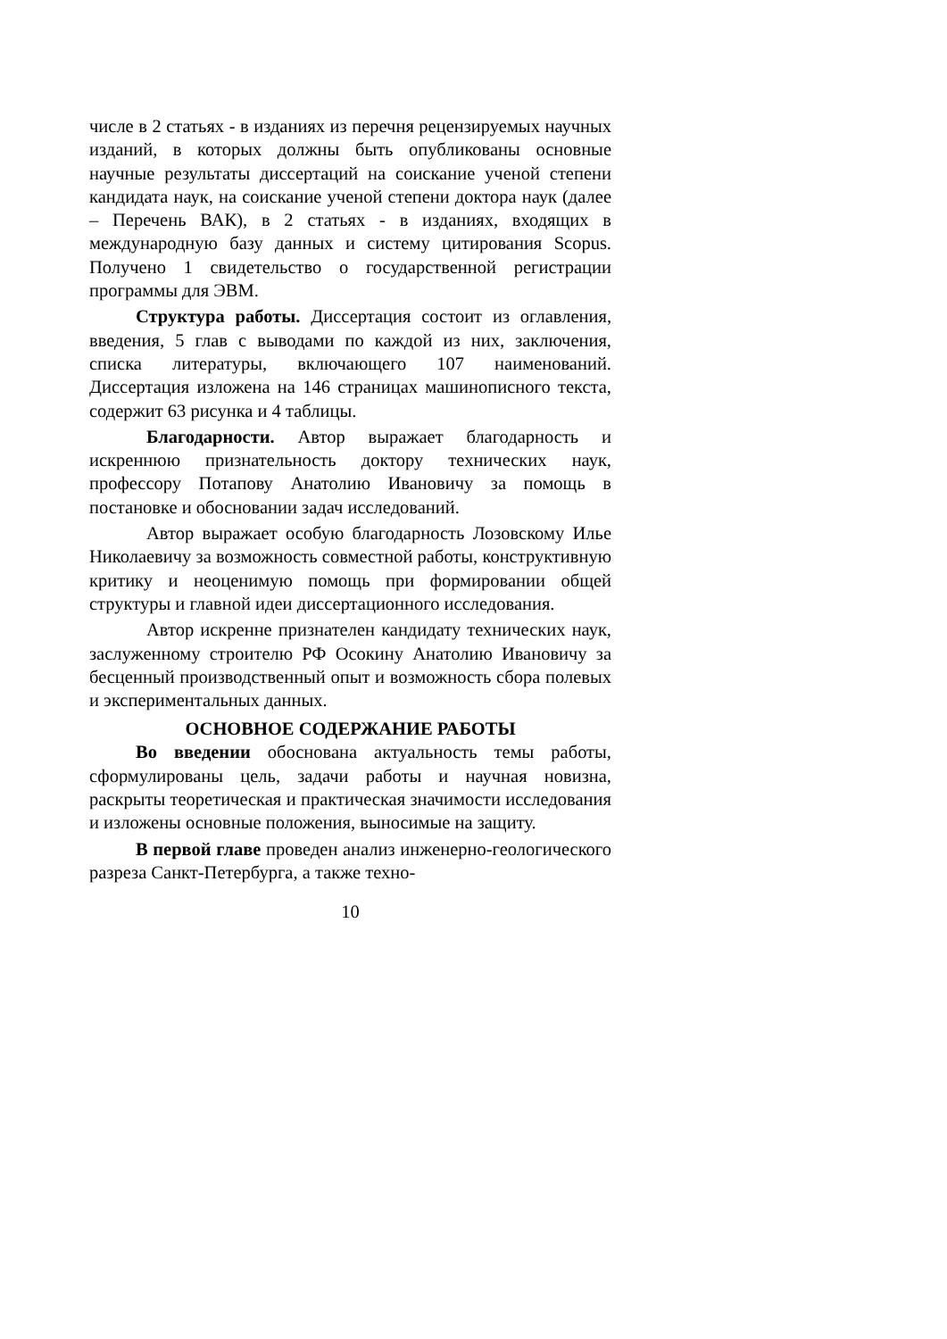числе в 2 статьях - в изданиях из перечня рецензируемых научных изданий, в которых должны быть опубликованы основные научные результаты диссертаций на соискание ученой степени кандидата наук, на соискание ученой степени доктора наук (далее – Перечень ВАК), в 2 статьях - в изданиях, входящих в международную базу данных и систему цитирования Scopus. Получено 1 свидетельство о государственной регистрации программы для ЭВМ.
Структура работы. Диссертация состоит из оглавления, введения, 5 глав с выводами по каждой из них, заключения, списка литературы, включающего 107 наименований. Диссертация изложена на 146 страницах машинописного текста, содержит 63 рисунка и 4 таблицы.
Благодарности. Автор выражает благодарность и искреннюю признательность доктору технических наук, профессору Потапову Анатолию Ивановичу за помощь в постановке и обосновании задач исследований.
Автор выражает особую благодарность Лозовскому Илье Николаевичу за возможность совместной работы, конструктивную критику и неоценимую помощь при формировании общей структуры и главной идеи диссертационного исследования.
Автор искренне признателен кандидату технических наук, заслуженному строителю РФ Осокину Анатолию Ивановичу за бесценный производственный опыт и возможность сбора полевых и экспериментальных данных.
ОСНОВНОЕ СОДЕРЖАНИЕ РАБОТЫ
Во введении обоснована актуальность темы работы, сформулированы цель, задачи работы и научная новизна, раскрыты теоретическая и практическая значимости исследования и изложены основные положения, выносимые на защиту.
В первой главе проведен анализ инженерно-геологического разреза Санкт-Петербурга, а также техно-
10